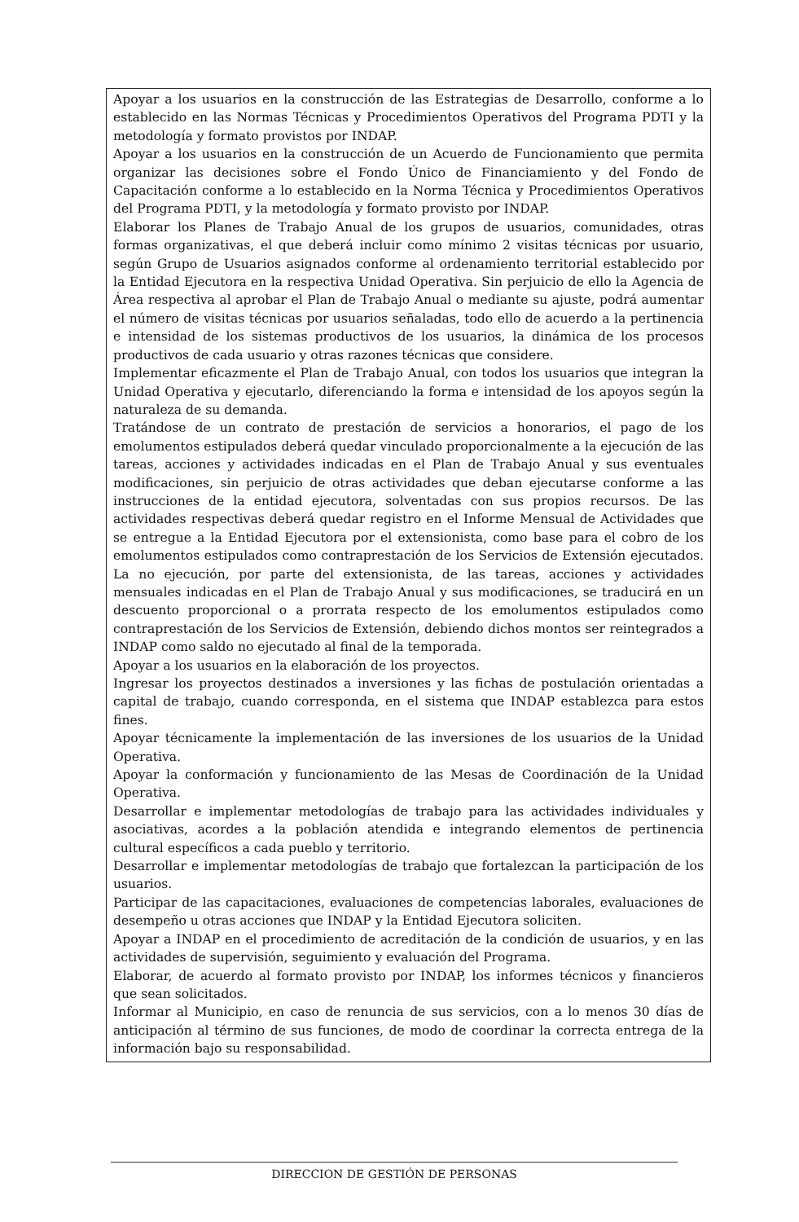Apoyar a los usuarios en la construcción de las Estrategias de Desarrollo, conforme a lo establecido en las Normas Técnicas y Procedimientos Operativos del Programa PDTI y la metodología y formato provistos por INDAP.
Apoyar a los usuarios en la construcción de un Acuerdo de Funcionamiento que permita organizar las decisiones sobre el Fondo Único de Financiamiento y del Fondo de Capacitación conforme a lo establecido en la Norma Técnica y Procedimientos Operativos del Programa PDTI, y la metodología y formato provisto por INDAP.
Elaborar los Planes de Trabajo Anual de los grupos de usuarios, comunidades, otras formas organizativas, el que deberá incluir como mínimo 2 visitas técnicas por usuario, según Grupo de Usuarios asignados conforme al ordenamiento territorial establecido por la Entidad Ejecutora en la respectiva Unidad Operativa. Sin perjuicio de ello la Agencia de Área respectiva al aprobar el Plan de Trabajo Anual o mediante su ajuste, podrá aumentar el número de visitas técnicas por usuarios señaladas, todo ello de acuerdo a la pertinencia e intensidad de los sistemas productivos de los usuarios, la dinámica de los procesos productivos de cada usuario y otras razones técnicas que considere.
Implementar eficazmente el Plan de Trabajo Anual, con todos los usuarios que integran la Unidad Operativa y ejecutarlo, diferenciando la forma e intensidad de los apoyos según la naturaleza de su demanda.
Tratándose de un contrato de prestación de servicios a honorarios, el pago de los emolumentos estipulados deberá quedar vinculado proporcionalmente a la ejecución de las tareas, acciones y actividades indicadas en el Plan de Trabajo Anual y sus eventuales modificaciones, sin perjuicio de otras actividades que deban ejecutarse conforme a las instrucciones de la entidad ejecutora, solventadas con sus propios recursos. De las actividades respectivas deberá quedar registro en el Informe Mensual de Actividades que se entregue a la Entidad Ejecutora por el extensionista, como base para el cobro de los emolumentos estipulados como contraprestación de los Servicios de Extensión ejecutados. La no ejecución, por parte del extensionista, de las tareas, acciones y actividades mensuales indicadas en el Plan de Trabajo Anual y sus modificaciones, se traducirá en un descuento proporcional o a prorrata respecto de los emolumentos estipulados como contraprestación de los Servicios de Extensión, debiendo dichos montos ser reintegrados a INDAP como saldo no ejecutado al final de la temporada.
Apoyar a los usuarios en la elaboración de los proyectos.
Ingresar los proyectos destinados a inversiones y las fichas de postulación orientadas a capital de trabajo, cuando corresponda, en el sistema que INDAP establezca para estos fines.
Apoyar técnicamente la implementación de las inversiones de los usuarios de la Unidad Operativa.
Apoyar la conformación y funcionamiento de las Mesas de Coordinación de la Unidad Operativa.
Desarrollar e implementar metodologías de trabajo para las actividades individuales y asociativas, acordes a la población atendida e integrando elementos de pertinencia cultural específicos a cada pueblo y territorio.
Desarrollar e implementar metodologías de trabajo que fortalezcan la participación de los usuarios.
Participar de las capacitaciones, evaluaciones de competencias laborales, evaluaciones de desempeño u otras acciones que INDAP y la Entidad Ejecutora soliciten.
Apoyar a INDAP en el procedimiento de acreditación de la condición de usuarios, y en las actividades de supervisión, seguimiento y evaluación del Programa.
Elaborar, de acuerdo al formato provisto por INDAP, los informes técnicos y financieros que sean solicitados.
Informar al Municipio, en caso de renuncia de sus servicios, con a lo menos 30 días de anticipación al término de sus funciones, de modo de coordinar la correcta entrega de la información bajo su responsabilidad.
DIRECCION DE GESTIÓN DE PERSONAS